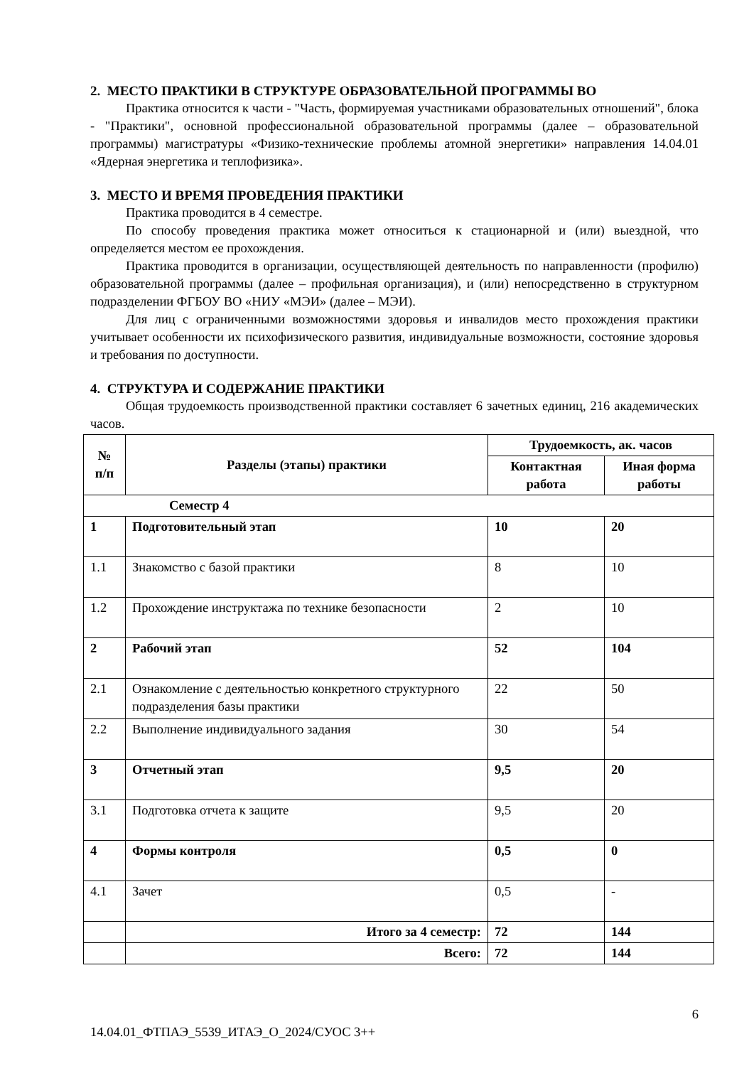2. МЕСТО ПРАКТИКИ В СТРУКТУРЕ ОБРАЗОВАТЕЛЬНОЙ ПРОГРАММЫ ВО
Практика относится к части - "Часть, формируемая участниками образовательных отношений", блока - "Практики", основной профессиональной образовательной программы (далее – образовательной программы) магистратуры «Физико-технические проблемы атомной энергетики» направления 14.04.01 «Ядерная энергетика и теплофизика».
3. МЕСТО И ВРЕМЯ ПРОВЕДЕНИЯ ПРАКТИКИ
Практика проводится в 4 семестре.
По способу проведения практика может относиться к стационарной и (или) выездной, что определяется местом ее прохождения.
Практика проводится в организации, осуществляющей деятельность по направленности (профилю) образовательной программы (далее – профильная организация), и (или) непосредственно в структурном подразделении ФГБОУ ВО «НИУ «МЭИ» (далее – МЭИ).
Для лиц с ограниченными возможностями здоровья и инвалидов место прохождения практики учитывает особенности их психофизического развития, индивидуальные возможности, состояние здоровья и требования по доступности.
4. СТРУКТУРА И СОДЕРЖАНИЕ ПРАКТИКИ
Общая трудоемкость производственной практики составляет 6 зачетных единиц, 216 академических часов.
| № п/п | Разделы (этапы) практики | Трудоемкость, ак. часов | |
| --- | --- | --- | --- |
| | | Контактная работа | Иная форма работы |
| Семестр 4 | | | |
| 1 | Подготовительный этап | 10 | 20 |
| 1.1 | Знакомство с базой практики | 8 | 10 |
| 1.2 | Прохождение инструктажа по технике безопасности | 2 | 10 |
| 2 | Рабочий этап | 52 | 104 |
| 2.1 | Ознакомление с деятельностью конкретного структурного подразделения базы практики | 22 | 50 |
| 2.2 | Выполнение индивидуального задания | 30 | 54 |
| 3 | Отчетный этап | 9,5 | 20 |
| 3.1 | Подготовка отчета к защите | 9,5 | 20 |
| 4 | Формы контроля | 0,5 | 0 |
| 4.1 | Зачет | 0,5 | - |
| | Итого за 4 семестр: | 72 | 144 |
| | Всего: | 72 | 144 |
6
14.04.01_ФТПАЭ_5539_ИТАЭ_О_2024/СУОС 3++